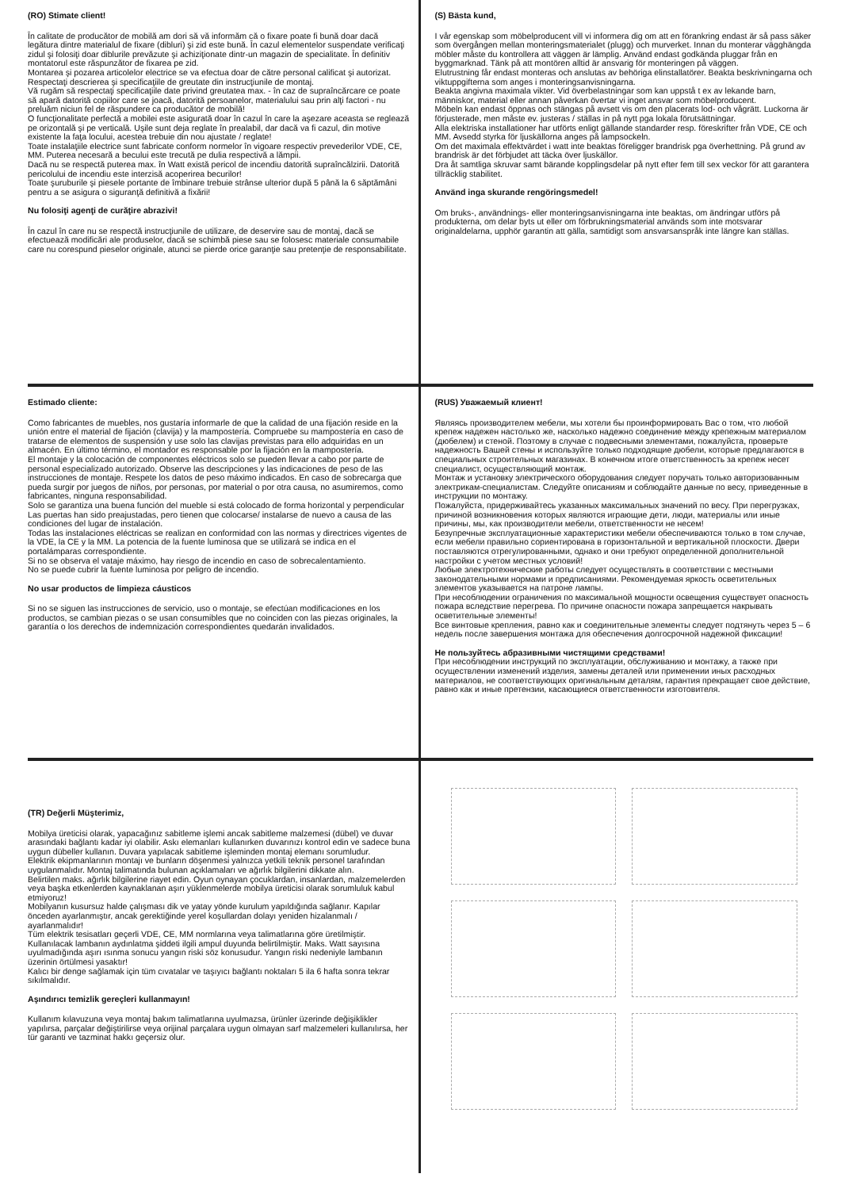(RO) Stimate client!
În calitate de producător de mobilă am dori să vă informăm că o fixare poate fi bună doar dacă legătura dintre materialul de fixare (dibluri) şi zid este bună. În cazul elementelor suspendate verificaţi zidul şi folosiţi doar diblurile prevăzute şi achiziţionate dintr-un magazin de specialitate. În definitiv montatorul este răspunzător de fixarea pe zid.
Montarea şi pozarea articolelor electrice se va efectua doar de către personal calificat şi autorizat. Respectaţi descrierea şi specificaţiile de greutate din instrucţiunile de montaj.
Vă rugăm să respectaţi specificaţiile date privind greutatea max. - în caz de supraîncărcare ce poate să apară datorită copiilor care se joacă, datorită persoanelor, materialului sau prin alţi factori - nu preluăm niciun fel de răspundere ca producător de mobilă!
O funcţionalitate perfectă a mobilei este asigurată doar în cazul în care la aşezare aceasta se reglează pe orizontală şi pe verticală. Uşile sunt deja reglate în prealabil, dar dacă va fi cazul, din motive existente la faţa locului, acestea trebuie din nou ajustate / reglate!
Toate instalaţiile electrice sunt fabricate conform normelor în vigoare respectiv prevederilor VDE, CE, MM. Puterea necesară a becului este trecută pe dulia respectivă a lămpii.
Dacă nu se respectă puterea max. în Watt există pericol de incendiu datorită supraîncălzirii. Datorită pericolului de incendiu este interzisă acoperirea becurilor!
Toate şuruburile şi piesele portante de îmbinare trebuie strânse ulterior după 5 până la 6 săptămâni pentru a se asigura o siguranţă definitivă a fixării!
Nu folosiţi agenţi de curăţire abrazivi!
În cazul în care nu se respectă instrucţiunile de utilizare, de deservire sau de montaj, dacă se efectuează modificări ale produselor, dacă se schimbă piese sau se folosesc materiale consumabile care nu corespund pieselor originale, atunci se pierde orice garanţie sau pretenţie de responsabilitate.
(S) Bästa kund,
I vår egenskap som möbelproducent vill vi informera dig om att en förankring endast är så pass säker som övergången mellan monteringsmaterialet (plugg) och murverket. Innan du monterar vägghängda möbler måste du kontrollera att väggen är lämplig. Använd endast godkända pluggar från en byggmarknad. Tänk på att montören alltid är ansvarig för monteringen på väggen.
Elutrustning får endast monteras och anslutas av behöriga elinstallatörer. Beakta beskrivningarna och viktuppgifterna som anges i monteringsanvisningarna.
Beakta angivna maximala vikter. Vid överbelastningar som kan uppstå t ex av lekande barn, människor, material eller annan påverkan övertar vi inget ansvar som möbelproducent.
Möbeln kan endast öppnas och stängas på avsett vis om den placerats lod- och vågrätt. Luckorna är förjusterade, men måste ev. justeras / ställas in på nytt pga lokala förutsättningar.
Alla elektriska installationer har utförts enligt gällande standarder resp. föreskrifter från VDE, CE och MM. Avsedd styrka för ljuskällorna anges på lampsockeln.
Om det maximala effektvärdet i watt inte beaktas föreligger brandrisk pga överhettning. På grund av brandrisk är det förbjudet att täcka över ljuskällor.
Dra åt samtliga skruvar samt bärande kopplingsdelar på nytt efter fem till sex veckor för att garantera tillräcklig stabilitet.
Använd inga skurande rengöringsmedel!
Om bruks-, användnings- eller monteringsanvisningarna inte beaktas, om ändringar utförs på produkterna, om delar byts ut eller om förbrukningsmaterial används som inte motsvarar originaldelarna, upphör garantin att gälla, samtidigt som ansvarsanspråk inte längre kan ställas.
Estimado cliente:
Como fabricantes de muebles, nos gustaría informarle de que la calidad de una fijación reside en la unión entre el material de fijación (clavija) y la mampostería. Compruebe su mampostería en caso de tratarse de elementos de suspensión y use solo las clavijas previstas para ello adquiridas en un almacén. En último término, el montador es responsable por la fijación en la mampostería.
El montaje y la colocación de componentes eléctricos solo se pueden llevar a cabo por parte de personal especializado autorizado. Observe las descripciones y las indicaciones de peso de las instrucciones de montaje. Respete los datos de peso máximo indicados. En caso de sobrecarga que pueda surgir por juegos de niños, por personas, por material o por otra causa, no asumiremos, como fabricantes, ninguna responsabilidad.
Solo se garantiza una buena función del mueble si está colocado de forma horizontal y perpendicular Las puertas han sido preajustadas, pero tienen que colocarse/ instalarse de nuevo a causa de las condiciones del lugar de instalación.
Todas las instalaciones eléctricas se realizan en conformidad con las normas y directrices vigentes de la VDE, la CE y la MM. La potencia de la fuente luminosa que se utilizará se indica en el portalámparas correspondiente.
Si no se observa el vataje máximo, hay riesgo de incendio en caso de sobrecalentamiento.
No se puede cubrir la fuente luminosa por peligro de incendio.
No usar productos de limpieza cáusticos
Si no se siguen las instrucciones de servicio, uso o montaje, se efectúan modificaciones en los productos, se cambian piezas o se usan consumibles que no coinciden con las piezas originales, la garantía o los derechos de indemnización correspondientes quedarán invalidados.
(RUS) Уважаемый клиент!
Являясь производителем мебели, мы хотели бы проинформировать Вас о том, что любой крепеж надежен настолько же, насколько надежно соединение между крепежным материалом (дюбелем) и стеной. Поэтому в случае с подвесными элементами, пожалуйста, проверьте надежность Вашей стены и используйте только подходящие дюбели, которые предлагаются в специальных строительных магазинах. В конечном итоге ответственность за крепеж несет специалист, осуществляющий монтаж.
Монтаж и установку электрического оборудования следует поручать только авторизованным электрикам-специалистам. Следуйте описаниям и соблюдайте данные по весу, приведенные в инструкции по монтажу.
Пожалуйста, придерживайтесь указанных максимальных значений по весу. При перегрузках, причиной возникновения которых являются играющие дети, люди, материалы или иные причины, мы, как производители мебели, ответственности не несем!
Безупречные эксплуатационные характеристики мебели обеспечиваются только в том случае, если мебели правильно сориентирована в горизонтальной и вертикальной плоскости. Двери поставляются отрегулированными, однако и они требуют определенной дополнительной настройки с учетом местных условий!
Любые электротехнические работы следует осуществлять в соответствии с местными законодательными нормами и предписаниями. Рекомендуемая яркость осветительных элементов указывается на патроне лампы.
При несоблюдении ограничения по максимальной мощности освещения существует опасность пожара вследствие перегрева. По причине опасности пожара запрещается накрывать осветительные элементы!
Все винтовые крепления, равно как и соединительные элементы следует подтянуть через 5 – 6 недель после завершения монтажа для обеспечения долгосрочной надежной фиксации!
Не пользуйтесь абразивными чистящими средствами!
При несоблюдении инструкций по эксплуатации, обслуживанию и монтажу, а также при осуществлении изменений изделия, замены деталей или применении иных расходных материалов, не соответствующих оригинальным деталям, гарантия прекращает свое действие, равно как и иные претензии, касающиеся ответственности изготовителя.
(TR) Değerli Müşterimiz,
Mobilya üreticisi olarak, yapacağınız sabitleme işlemi ancak sabitleme malzemesi (dübel) ve duvar arasındaki bağlantı kadar iyi olabilir. Askı elemanları kullanırken duvarınızı kontrol edin ve sadece buna uygun dübeller kullanın. Duvara yapılacak sabitleme işleminden montaj elemanı sorumludur.
Elektrik ekipmanlarının montajı ve bunların döşenmesi yalnızca yetkili teknik personel tarafından uygulanmalıdır. Montaj talimatında bulunan açıklamaları ve ağırlık bilgilerini dikkate alın.
Belirtilen maks. ağırlık bilgilerine riayet edin. Oyun oynayan çocuklardan, insanlardan, malzemelerden veya başka etkenlerden kaynaklanan aşırı yüklenmelerde mobilya üreticisi olarak sorumluluk kabul etmiyoruz!
Mobilyanın kusursuz halde çalışması dik ve yatay yönde kurulum yapıldığında sağlanır. Kapılar önceden ayarlanmıştır, ancak gerektiğinde yerel koşullardan dolayı yeniden hizalanmalı / ayarlanmalıdır!
Tüm elektrik tesisatları geçerli VDE, CE, MM normlarına veya talimatlarına göre üretilmiştir. Kullanılacak lambanın aydınlatma şiddeti ilgili ampul duyunda belirtilmiştir. Maks. Watt sayısına uyulmadığında aşırı ısınma sonucu yangın riski söz konusudur. Yangın riski nedeniyle lambanın üzerinin örtülmesi yasaktır!
Kalıcı bir denge sağlamak için tüm cıvatalar ve taşıyıcı bağlantı noktaları 5 ila 6 hafta sonra tekrar sıkılmalıdır.
Aşındırıcı temizlik gereçleri kullanmayın!
Kullanım kılavuzuna veya montaj bakım talimatlarına uyulmazsa, ürünler üzerinde değişiklikler yapılırsa, parçalar değiştirilirse veya orijinal parçalara uygun olmayan sarf malzemeleri kullanılırsa, her tür garanti ve tazminat hakkı geçersiz olur.